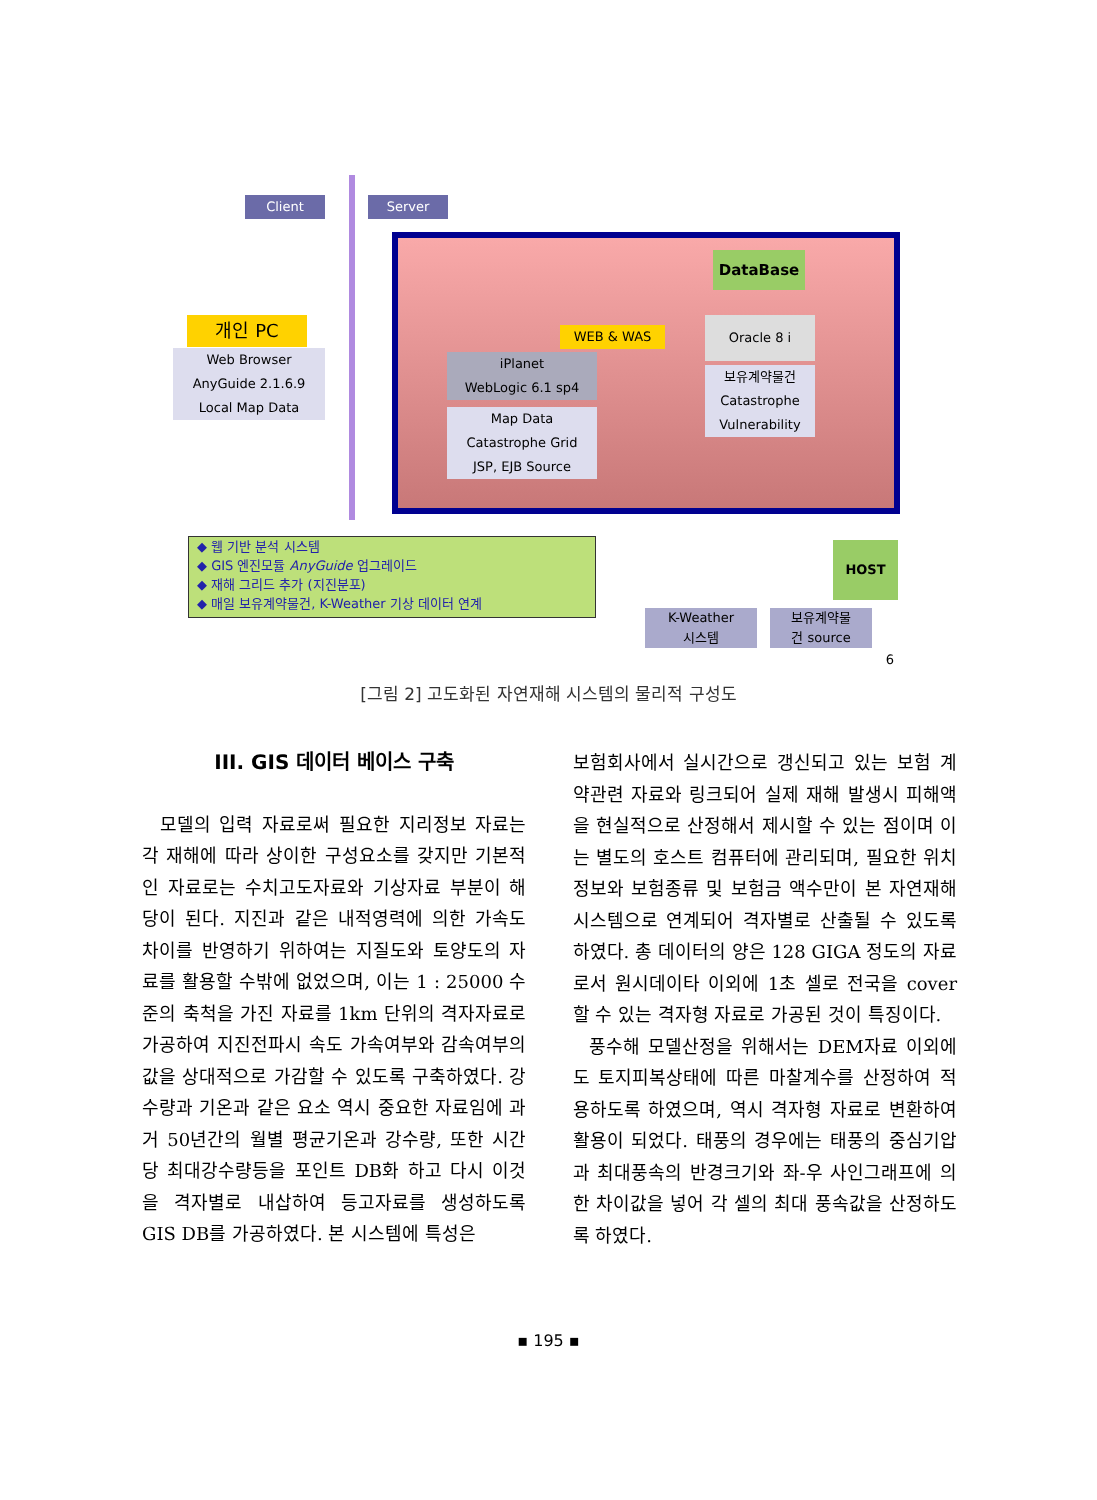Client Server
개인 PC
Web Browser
AnyGuide 2.1.6.9
Local Map Data
WEB & WAS
iPlanet
WebLogic 6.1 sp4
Map Data
Catastrophe Grid
JSP, EJB Source
DataBase
Oracle 8 i
보유계약물건
Catastrophe
Vulnerability
◆ 웹 기반 분석 시스템
◆ GIS 엔진모듈 AnyGuide 업그레이드
◆ 재해 그리드 추가 (지진분포)
◆ 매일 보유계약물건, K-Weather 기상 데이터 연계
HOST
K-Weather
시스템
보유계약물
건 source
6
[그림 2] 고도화된 자연재해 시스템의 물리적 구성도
III. GIS 데이터 베이스 구축
모델의 입력 자료로써 필요한 지리정보 자료는 각 재해에 따라 상이한 구성요소를 갖지만 기본적인 자료로는 수치고도자료와 기상자료 부분이 해당이 된다. 지진과 같은 내적영력에 의한 가속도 차이를 반영하기 위하여는 지질도와 토양도의 자료를 활용할 수밖에 없었으며, 이는 1 : 25000 수준의 축척을 가진 자료를 1km 단위의 격자자료로 가공하여 지진전파시 속도 가속여부와 감속여부의 값을 상대적으로 가감할 수 있도록 구축하였다. 강수량과 기온과 같은 요소 역시 중요한 자료임에 과거 50년간의 월별 평균기온과 강수량, 또한 시간당 최대강수량등을 포인트 DB화 하고 다시 이것을 격자별로 내삽하여 등고자료를 생성하도록 GIS DB를 가공하였다. 본 시스템에 특성은
보험회사에서 실시간으로 갱신되고 있는 보험 계약관련 자료와 링크되어 실제 재해 발생시 피해액을 현실적으로 산정해서 제시할 수 있는 점이며 이는 별도의 호스트 컴퓨터에 관리되며, 필요한 위치정보와 보험종류 및 보험금 액수만이 본 자연재해시스템으로 연계되어 격자별로 산출될 수 있도록 하였다. 총 데이터의 양은 128 GIGA 정도의 자료로서 원시데이타 이외에 1초 셀로 전국을 cover할 수 있는 격자형 자료로 가공된 것이 특징이다.
풍수해 모델산정을 위해서는 DEM자료 이외에도 토지피복상태에 따른 마찰계수를 산정하여 적용하도록 하였으며, 역시 격자형 자료로 변환하여 활용이 되었다. 태풍의 경우에는 태풍의 중심기압과 최대풍속의 반경크기와 좌-우 사인그래프에 의한 차이값을 넣어 각 셀의 최대 풍속값을 산정하도록 하였다.
▪ 195 ▪